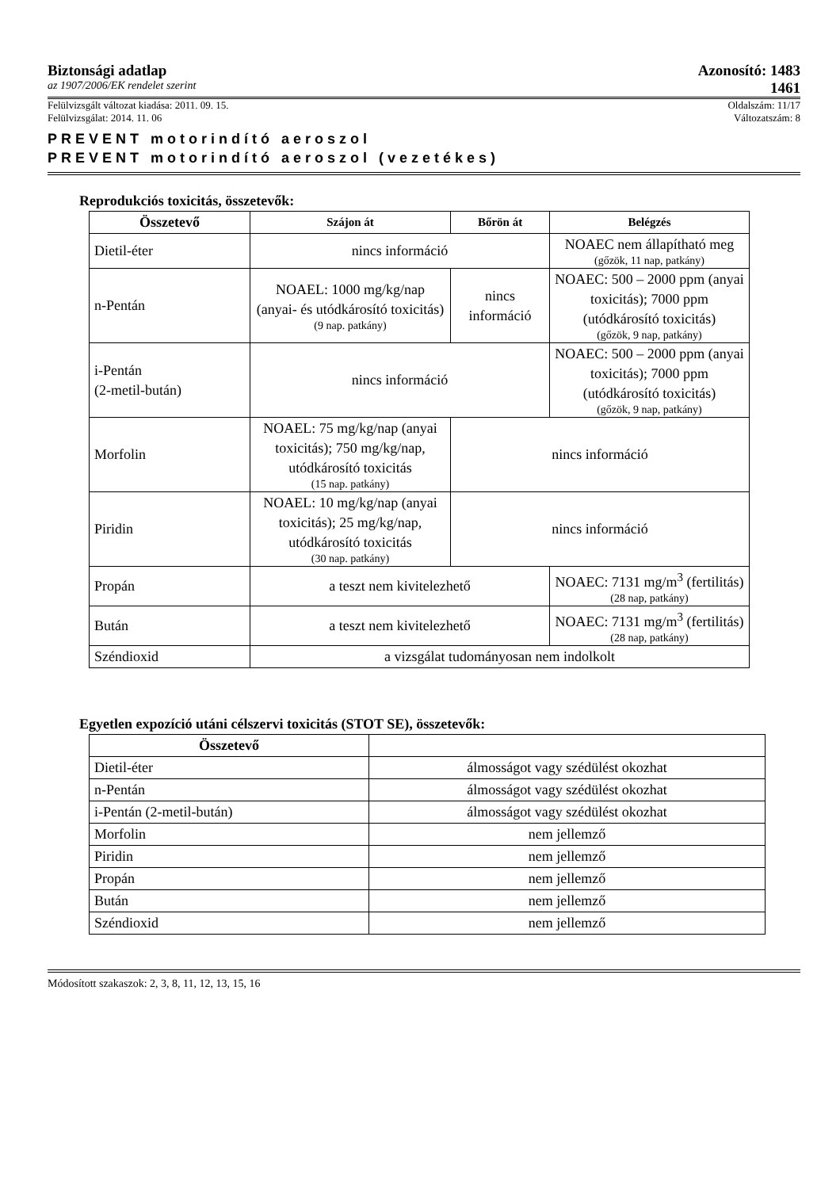Biztonsági adatlap Azonosító: 1483
az 1907/2006/EK rendelet szerint 1461
Felülvizsgált változat kiadása: 2011. 09. 15. Oldalszám: 11/17
Felülvizsgálat: 2014. 11. 06 Változatszám: 8
PREVENT motorindító aeroszol
PREVENT motorindító aeroszol (vezetékes)
Reprodukciós toxicitás, összetevők:
| Összetevő | Szájon át | Bőrön át | Belégzés |
| --- | --- | --- | --- |
| Dietil-éter | nincs információ | | NOAEC nem állapítható meg (gőzök, 11 nap, patkány) |
| n-Pentán | NOAEL: 1000 mg/kg/nap (anyai- és utódkárosító toxicitás) (9 nap. patkány) | nincs információ | NOAEC: 500 – 2000 ppm (anyai toxicitás); 7000 ppm (utódkárosító toxicitás) (gőzök, 9 nap, patkány) |
| i-Pentán (2-metil-bután) | nincs információ | | NOAEC: 500 – 2000 ppm (anyai toxicitás); 7000 ppm (utódkárosító toxicitás) (gőzök, 9 nap, patkány) |
| Morfolin | NOAEL: 75 mg/kg/nap (anyai toxicitás); 750 mg/kg/nap, utódkárosító toxicitás (15 nap. patkány) | nincs információ | |
| Piridin | NOAEL: 10 mg/kg/nap (anyai toxicitás); 25 mg/kg/nap, utódkárosító toxicitás (30 nap. patkány) | nincs információ | |
| Propán | a teszt nem kivitelezhető | | NOAEC: 7131 mg/m<sup>3</sup> (fertilitás) (28 nap, patkány) |
| Bután | a teszt nem kivitelezhető | | NOAEC: 7131 mg/m<sup>3</sup> (fertilitás) (28 nap, patkány) |
| Széndioxid | a vizsgálat tudományosan nem indolkolt | | |
Egyetlen expozíció utáni célszervi toxicitás (STOT SE), összetevők:
| Összetevő | |
| --- | --- |
| Dietil-éter | álmosságot vagy szédülést okozhat |
| n-Pentán | álmosságot vagy szédülést okozhat |
| i-Pentán (2-metil-bután) | álmosságot vagy szédülést okozhat |
| Morfolin | nem jellemző |
| Piridin | nem jellemző |
| Propán | nem jellemző |
| Bután | nem jellemző |
| Széndioxid | nem jellemző |
Módosított szakaszok: 2, 3, 8, 11, 12, 13, 15, 16